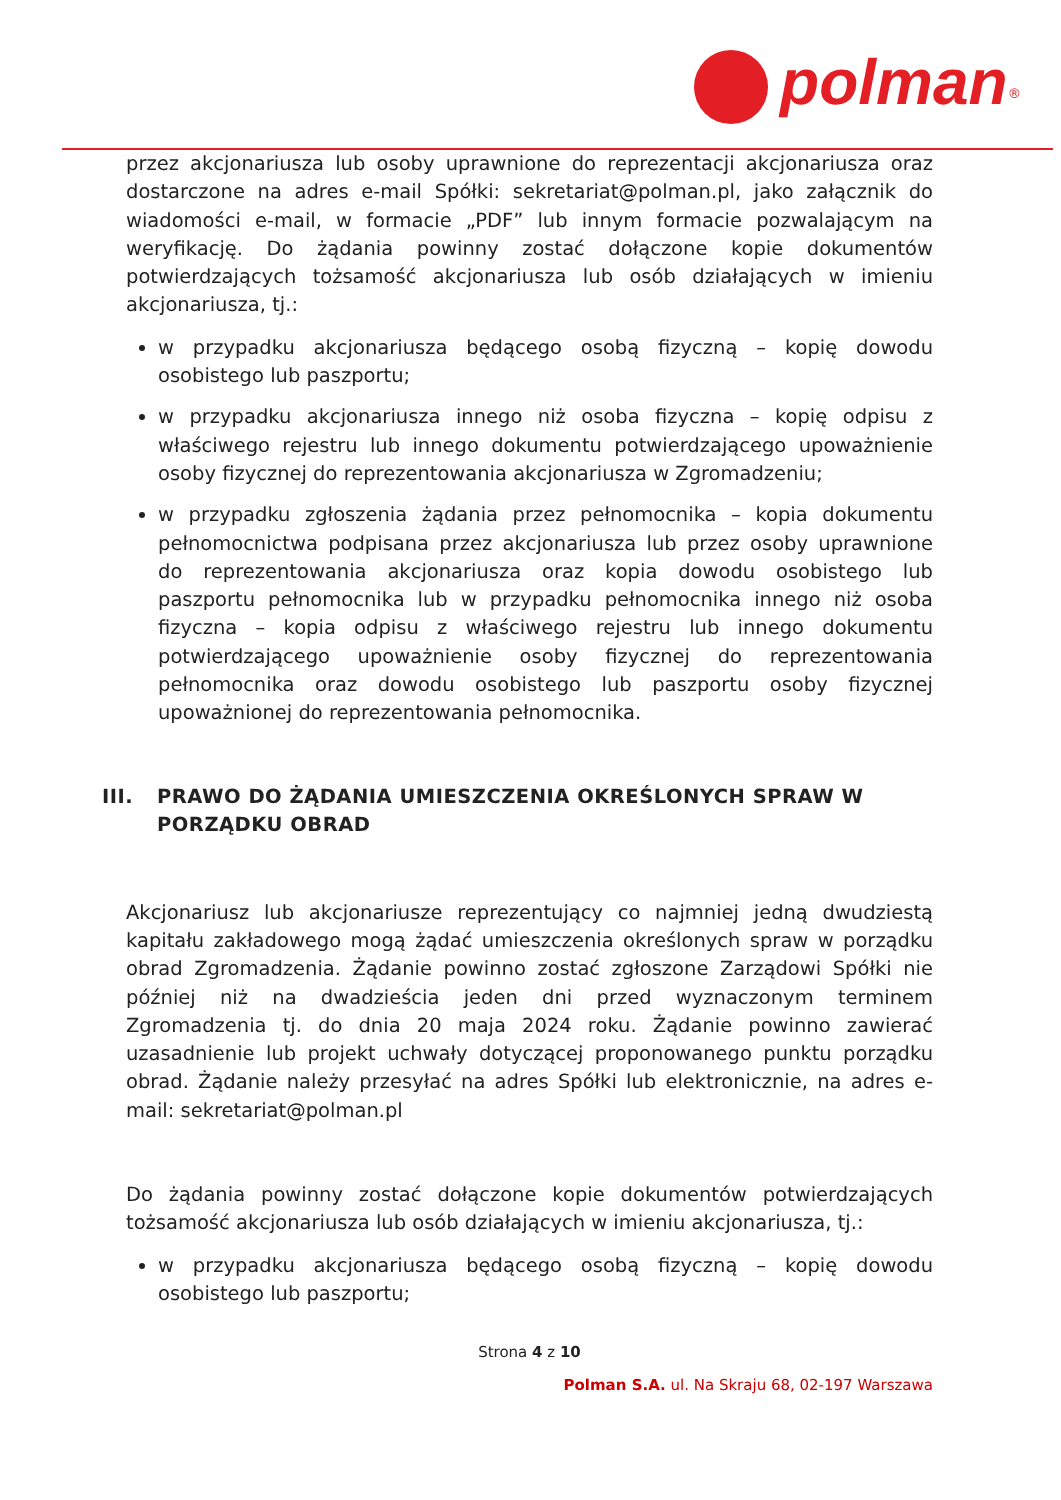polman<sup>®</sup>
przez akcjonariusza lub osoby uprawnione do reprezentacji akcjonariusza oraz dostarczone na adres e-mail Spółki: sekretariat@polman.pl, jako załącznik do wiadomości e-mail, w formacie „PDF” lub innym formacie pozwalającym na weryfikację. Do żądania powinny zostać dołączone kopie dokumentów potwierdzających tożsamość akcjonariusza lub osób działających w imieniu akcjonariusza, tj.:
w przypadku akcjonariusza będącego osobą fizyczną – kopię dowodu osobistego lub paszportu;
w przypadku akcjonariusza innego niż osoba fizyczna – kopię odpisu z właściwego rejestru lub innego dokumentu potwierdzającego upoważnienie osoby fizycznej do reprezentowania akcjonariusza w Zgromadzeniu;
w przypadku zgłoszenia żądania przez pełnomocnika – kopia dokumentu pełnomocnictwa podpisana przez akcjonariusza lub przez osoby uprawnione do reprezentowania akcjonariusza oraz kopia dowodu osobistego lub paszportu pełnomocnika lub w przypadku pełnomocnika innego niż osoba fizyczna – kopia odpisu z właściwego rejestru lub innego dokumentu potwierdzającego upoważnienie osoby fizycznej do reprezentowania pełnomocnika oraz dowodu osobistego lub paszportu osoby fizycznej upoważnionej do reprezentowania pełnomocnika.
III. PRAWO DO ŻĄDANIA UMIESZCZENIA OKREŚLONYCH SPRAW W PORZĄDKU OBRAD
Akcjonariusz lub akcjonariusze reprezentujący co najmniej jedną dwudziestą kapitału zakładowego mogą żądać umieszczenia określonych spraw w porządku obrad Zgromadzenia. Żądanie powinno zostać zgłoszone Zarządowi Spółki nie później niż na dwadzieścia jeden dni przed wyznaczonym terminem Zgromadzenia tj. do dnia 20 maja 2024 roku. Żądanie powinno zawierać uzasadnienie lub projekt uchwały dotyczącej proponowanego punktu porządku obrad. Żądanie należy przesyłać na adres Spółki lub elektronicznie, na adres e-mail: sekretariat@polman.pl
Do żądania powinny zostać dołączone kopie dokumentów potwierdzających tożsamość akcjonariusza lub osób działających w imieniu akcjonariusza, tj.:
w przypadku akcjonariusza będącego osobą fizyczną – kopię dowodu osobistego lub paszportu;
Strona 4 z 10
Polman S.A. ul. Na Skraju 68, 02-197 Warszawa